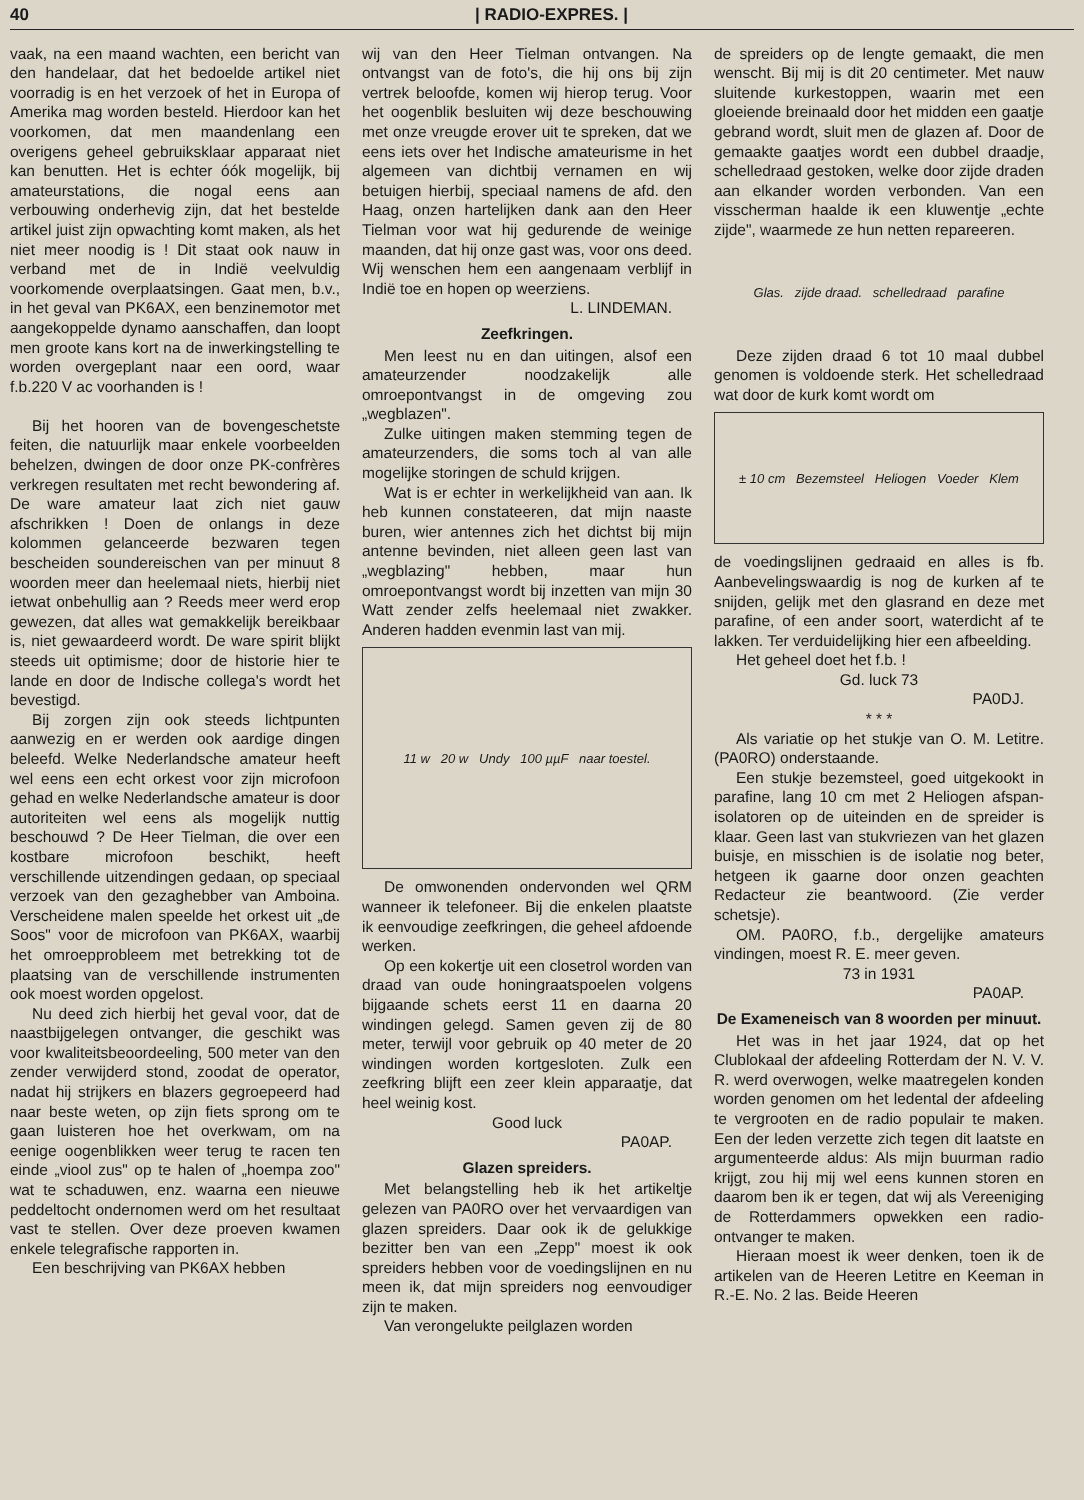40 | RADIO-EXPRES. |
vaak, na een maand wachten, een bericht van den handelaar, dat het bedoelde artikel niet voorradig is en het verzoek of het in Europa of Amerika mag worden besteld. Hierdoor kan het voorkomen, dat men maandenlang een overigens geheel gebruiksklaar apparaat niet kan benutten. Het is echter óók mogelijk, bij amateurstations, die nogal eens aan verbouwing onderhevig zijn, dat het bestelde artikel juist zijn opwachting komt maken, als het niet meer noodig is ! Dit staat ook nauw in verband met de in Indië veelvuldig voorkomende overplaatsingen. Gaat men, b.v., in het geval van PK6AX, een benzinemotor met aangekoppelde dynamo aanschaffen, dan loopt men groote kans kort na de inwerkingstelling te worden overgeplant naar een oord, waar f.b.220 V ac voorhanden is !
Bij het hooren van de bovengeschetste feiten, die natuurlijk maar enkele voorbeelden behelzen, dwingen de door onze PK-confrères verkregen resultaten met recht bewondering af. De ware amateur laat zich niet gauw afschrikken ! Doen de onlangs in deze kolommen gelanceerde bezwaren tegen bescheiden soundereischen van per minuut 8 woorden meer dan heelemaal niets, hierbij niet ietwat onbehullig aan ? Reeds meer werd erop gewezen, dat alles wat gemakkelijk bereikbaar is, niet gewaardeerd wordt. De ware spirit blijkt steeds uit optimisme; door de historie hier te lande en door de Indische collega's wordt het bevestigd.
Bij zorgen zijn ook steeds lichtpunten aanwezig en er werden ook aardige dingen beleefd. Welke Nederlandsche amateur heeft wel eens een echt orkest voor zijn microfoon gehad en welke Nederlandsche amateur is door autoriteiten wel eens als mogelijk nuttig beschouwd ? De Heer Tielman, die over een kostbare microfoon beschikt, heeft verschillende uitzendingen gedaan, op speciaal verzoek van den gezaghebber van Amboina. Verscheidene malen speelde het orkest uit „de Soos" voor de microfoon van PK6AX, waarbij het omroepprobleem met betrekking tot de plaatsing van de verschillende instrumenten ook moest worden opgelost.
Nu deed zich hierbij het geval voor, dat de naastbijgelegen ontvanger, die geschikt was voor kwaliteitsbeoordeeling, 500 meter van den zender verwijderd stond, zoodat de operator, nadat hij strijkers en blazers gegroepeerd had naar beste weten, op zijn fiets sprong om te gaan luisteren hoe het overkwam, om na eenige oogenblikken weer terug te racen ten einde „viool zus" op te halen of „hoempa zoo" wat te schaduwen, enz. waarna een nieuwe peddeltocht ondernomen werd om het resultaat vast te stellen. Over deze proeven kwamen enkele telegrafische rapporten in.
Een beschrijving van PK6AX hebben
wij van den Heer Tielman ontvangen. Na ontvangst van de foto's, die hij ons bij zijn vertrek beloofde, komen wij hierop terug. Voor het oogenblik besluiten wij deze beschouwing met onze vreugde erover uit te spreken, dat we eens iets over het Indische amateurisme in het algemeen van dichtbij vernamen en wij betuigen hierbij, speciaal namens de afd. den Haag, onzen hartelijken dank aan den Heer Tielman voor wat hij gedurende de weinige maanden, dat hij onze gast was, voor ons deed. Wij wenschen hem een aangenaam verblijf in Indië toe en hopen op weerziens.
L. LINDEMAN.
Zeefkringen.
Men leest nu en dan uitingen, alsof een amateurzender noodzakelijk alle omroepontvangst in de omgeving zou „wegblazen".
Zulke uitingen maken stemming tegen de amateurzenders, die soms toch al van alle mogelijke storingen de schuld krijgen.
Wat is er echter in werkelijkheid van aan. Ik heb kunnen constateeren, dat mijn naaste buren, wier antennes zich het dichtst bij mijn antenne bevinden, niet alleen geen last van „wegblazing" hebben, maar hun omroepontvangst wordt bij inzetten van mijn 30 Watt zender zelfs heelemaal niet zwakker. Anderen hadden evenmin last van mij.
11 w 20 w Undy 100 µµF naar toestel.
De omwonenden ondervonden wel QRM wanneer ik telefoneer. Bij die enkelen plaatste ik eenvoudige zeefkringen, die geheel afdoende werken.
Op een kokertje uit een closetrol worden van draad van oude honingraatspoelen volgens bijgaande schets eerst 11 en daarna 20 windingen gelegd. Samen geven zij de 80 meter, terwijl voor gebruik op 40 meter de 20 windingen worden kortgesloten. Zulk een zeefkring blijft een zeer klein apparaatje, dat heel weinig kost.
Good luck
PA0AP.
Glazen spreiders.
Met belangstelling heb ik het artikeltje gelezen van PA0RO over het vervaardigen van glazen spreiders. Daar ook ik de gelukkige bezitter ben van een „Zepp" moest ik ook spreiders hebben voor de voedingslijnen en nu meen ik, dat mijn spreiders nog eenvoudiger zijn te maken.
Van verongelukte peilglazen worden
de spreiders op de lengte gemaakt, die men wenscht. Bij mij is dit 20 centimeter. Met nauw sluitende kurkestoppen, waarin met een gloeiende breinaald door het midden een gaatje gebrand wordt, sluit men de glazen af. Door de gemaakte gaatjes wordt een dubbel draadje, schelledraad gestoken, welke door zijde draden aan elkander worden verbonden. Van een visscherman haalde ik een kluwentje „echte zijde", waarmede ze hun netten repareeren.
Glas. zijde draad. schelledraad parafine
Deze zijden draad 6 tot 10 maal dubbel genomen is voldoende sterk. Het schelledraad wat door de kurk komt wordt om
± 10 cm Bezemsteel Heliogen Voeder Klem
de voedingslijnen gedraaid en alles is fb. Aanbevelingswaardig is nog de kurken af te snijden, gelijk met den glasrand en deze met parafine, of een ander soort, waterdicht af te lakken. Ter verduidelijking hier een afbeelding.
Het geheel doet het f.b. !
Gd. luck 73
PA0DJ.
* * *
Als variatie op het stukje van O. M. Letitre. (PA0RO) onderstaande.
Een stukje bezemsteel, goed uitgekookt in parafine, lang 10 cm met 2 Heliogen afspan-isolatoren op de uiteinden en de spreider is klaar. Geen last van stukvriezen van het glazen buisje, en misschien is de isolatie nog beter, hetgeen ik gaarne door onzen geachten Redacteur zie beantwoord. (Zie verder schetsje).
OM. PA0RO, f.b., dergelijke amateurs vindingen, moest R. E. meer geven.
73 in 1931
PA0AP.
De Exameneisch van 8 woorden per minuut.
Het was in het jaar 1924, dat op het Clublokaal der afdeeling Rotterdam der N. V. V. R. werd overwogen, welke maatregelen konden worden genomen om het ledental der afdeeling te vergrooten en de radio populair te maken. Een der leden verzette zich tegen dit laatste en argumenteerde aldus: Als mijn buurman radio krijgt, zou hij mij wel eens kunnen storen en daarom ben ik er tegen, dat wij als Vereeniging de Rotterdammers opwekken een radio-ontvanger te maken.
Hieraan moest ik weer denken, toen ik de artikelen van de Heeren Letitre en Keeman in R.-E. No. 2 las. Beide Heeren